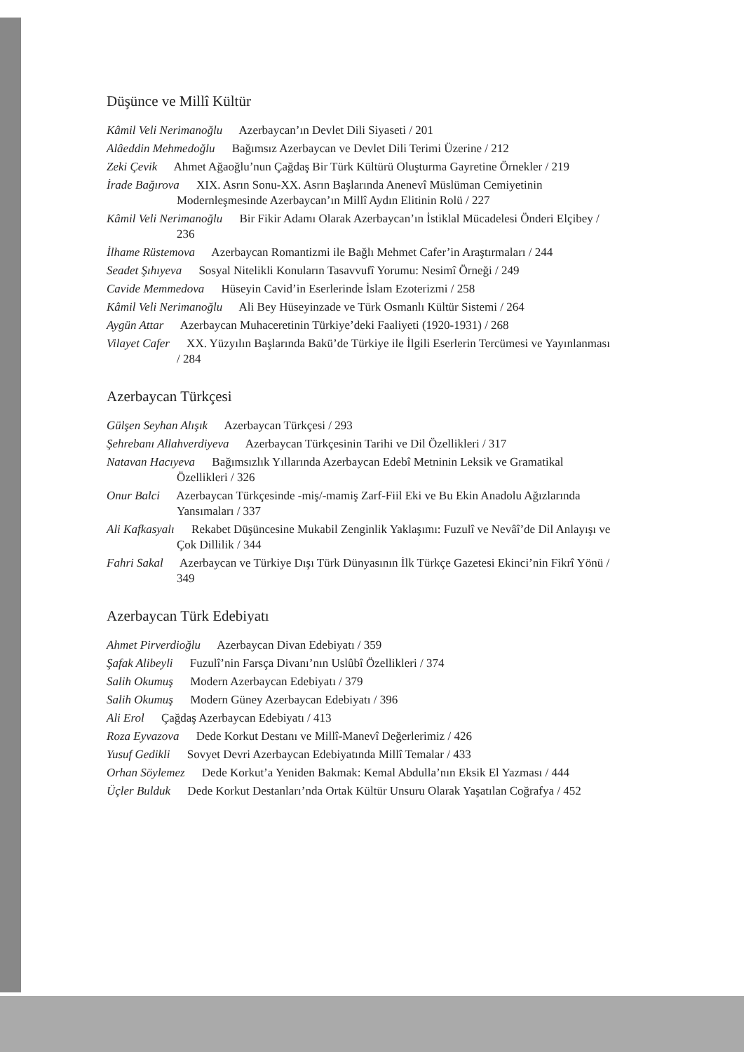Düşünce ve Millî Kültür
Kâmil Veli Nerimanoğlu Azerbaycan’ın Devlet Dili Siyaseti / 201
Alâeddin Mehmedoğlu Bağımsız Azerbaycan ve Devlet Dili Terimi Üzerine / 212
Zeki Çevik Ahmet Ağaoğlu’nun Çağdaş Bir Türk Kültürü Oluşturma Gayretine Örnekler / 219
İrade Bağırova XIX. Asrın Sonu-XX. Asrın Başlarında Anenevî Müslüman Cemiyetinin Modernleşmesinde Azerbaycan’ın Millî Aydın Elitinin Rolü / 227
Kâmil Veli Nerimanoğlu Bir Fikir Adamı Olarak Azerbaycan’ın İstiklal Mücadelesi Önderi Elçibey / 236
İlhame Rüstemova Azerbaycan Romantizmi ile Bağlı Mehmet Cafer’in Araştırmaları / 244
Seadet Şıhıyeva Sosyal Nitelikli Konuların Tasavvufî Yorumu: Nesimî Örneği / 249
Cavide Memmedova Hüseyin Cavid’in Eserlerinde İslam Ezoterizmi / 258
Kâmil Veli Nerimanoğlu Ali Bey Hüseyinzade ve Türk Osmanlı Kültür Sistemi / 264
Aygün Attar Azerbaycan Muhaceretinin Türkiye’deki Faaliyeti (1920-1931) / 268
Vilayet Cafer XX. Yüzyılın Başlarında Bakü’de Türkiye ile İlgili Eserlerin Tercümesi ve Yayınlanması / 284
Azerbaycan Türkçesi
Gülşen Seyhan Alışık Azerbaycan Türkçesi / 293
Şehrebanı Allahverdiyeva Azerbaycan Türkçesinin Tarihi ve Dil Özellikleri / 317
Natavan Hacıyeva Bağımsızlık Yıllarında Azerbaycan Edebî Metninin Leksik ve Gramatikal Özellikleri / 326
Onur Balci Azerbaycan Türkçesinde -miş/-mamiş Zarf-Fiil Eki ve Bu Ekin Anadolu Ağızlarında Yansımaları / 337
Ali Kafkasyalı Rekabet Düşüncesine Mukabil Zenginlik Yaklaşımı: Fuzulî ve Nevâî’de Dil Anlayışı ve Çok Dillilik / 344
Fahri Sakal Azerbaycan ve Türkiye Dışı Türk Dünyasının İlk Türkçe Gazetesi Ekinci’nin Fikrî Yönü / 349
Azerbaycan Türk Edebiyatı
Ahmet Pirverdioğlu Azerbaycan Divan Edebiyatı / 359
Şafak Alibeyli Fuzulî’nin Farsça Divanı’nın Uslûbî Özellikleri / 374
Salih Okumuş Modern Azerbaycan Edebiyatı / 379
Salih Okumuş Modern Güney Azerbaycan Edebiyatı / 396
Ali Erol Çağdaş Azerbaycan Edebiyatı / 413
Roza Eyvazova Dede Korkut Destanı ve Millî-Manevî Değerlerimiz / 426
Yusuf Gedikli Sovyet Devri Azerbaycan Edebiyatında Millî Temalar / 433
Orhan Söylemez Dede Korkut’a Yeniden Bakmak: Kemal Abdulla’nın Eksik El Yazması / 444
Üçler Bulduk Dede Korkut Destanları’nda Ortak Kültür Unsuru Olarak Yaşatılan Coğrafya / 452